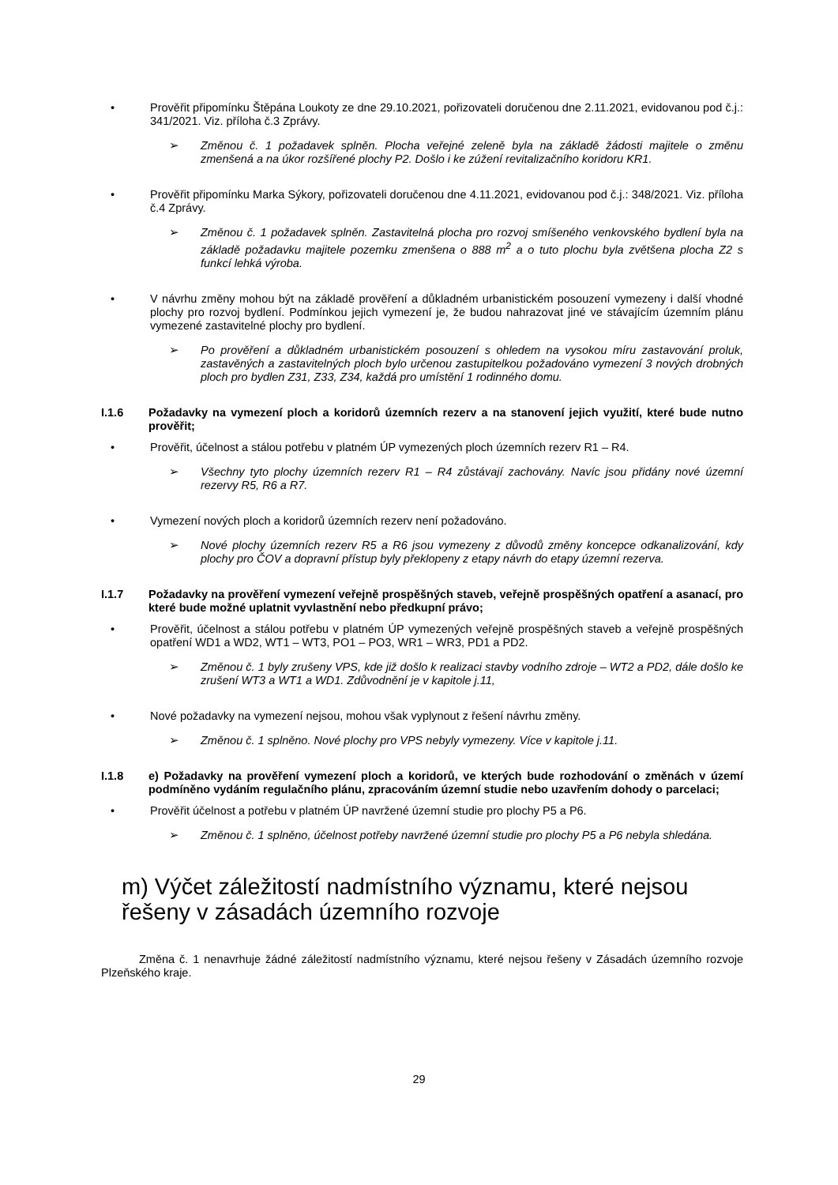• Prověřit připomínku Štěpána Loukoty ze dne 29.10.2021, pořizovateli doručenou dne 2.11.2021, evidovanou pod č.j.: 341/2021. Viz. příloha č.3 Zprávy.
➢ Změnou č. 1 požadavek splněn. Plocha veřejné zeleně byla na základě žádosti majitele o změnu zmenšená a na úkor rozšířené plochy P2. Došlo i ke zúžení revitalizačního koridoru KR1.
• Prověřit připomínku Marka Sýkory, pořizovateli doručenou dne 4.11.2021, evidovanou pod č.j.: 348/2021. Viz. příloha č.4 Zprávy.
➢ Změnou č. 1 požadavek splněn. Zastavitelná plocha pro rozvoj smíšeného venkovského bydlení byla na základě požadavku majitele pozemku zmenšena o 888 m<sup>2</sup> a o tuto plochu byla zvětšena plocha Z2 s funkcí lehká výroba.
• V návrhu změny mohou být na základě prověření a důkladném urbanistickém posouzení vymezeny i další vhodné plochy pro rozvoj bydlení. Podmínkou jejich vymezení je, že budou nahrazovat jiné ve stávajícím územním plánu vymezené zastavitelné plochy pro bydlení.
➢ Po prověření a důkladném urbanistickém posouzení s ohledem na vysokou míru zastavování proluk, zastavěných a zastavitelných ploch bylo určenou zastupitelkou požadováno vymezení 3 nových drobných ploch pro bydlen Z31, Z33, Z34, každá pro umístění 1 rodinného domu.
I.1.6 Požadavky na vymezení ploch a koridorů územních rezerv a na stanovení jejich využití, které bude nutno prověřit;
• Prověřit, účelnost a stálou potřebu v platném ÚP vymezených ploch územních rezerv R1 – R4.
➢ Všechny tyto plochy územních rezerv R1 – R4 zůstávají zachovány. Navíc jsou přidány nové územní rezervy R5, R6 a R7.
• Vymezení nových ploch a koridorů územních rezerv není požadováno.
➢ Nové plochy územních rezerv R5 a R6 jsou vymezeny z důvodů změny koncepce odkanalizování, kdy plochy pro ČOV a dopravní přístup byly překlopeny z etapy návrh do etapy územní rezerva.
I.1.7 Požadavky na prověření vymezení veřejně prospěšných staveb, veřejně prospěšných opatření a asanací, pro které bude možné uplatnit vyvlastnění nebo předkupní právo;
• Prověřit, účelnost a stálou potřebu v platném ÚP vymezených veřejně prospěšných staveb a veřejně prospěšných opatření WD1 a WD2, WT1 – WT3, PO1 – PO3, WR1 – WR3, PD1 a PD2.
➢ Změnou č. 1 byly zrušeny VPS, kde již došlo k realizaci stavby vodního zdroje – WT2 a PD2, dále došlo ke zrušení WT3 a WT1 a WD1. Zdůvodnění je v kapitole j.11,
• Nové požadavky na vymezení nejsou, mohou však vyplynout z řešení návrhu změny.
➢ Změnou č. 1 splněno. Nové plochy pro VPS nebyly vymezeny. Více v kapitole j.11.
I.1.8 e) Požadavky na prověření vymezení ploch a koridorů, ve kterých bude rozhodování o změnách v území podmíněno vydáním regulačního plánu, zpracováním územní studie nebo uzavřením dohody o parcelaci;
• Prověřit účelnost a potřebu v platném ÚP navržené územní studie pro plochy P5 a P6.
➢ Změnou č. 1 splněno, účelnost potřeby navržené územní studie pro plochy P5 a P6 nebyla shledána.
m) Výčet záležitostí nadmístního významu, které nejsou řešeny v zásadách územního rozvoje
Změna č. 1 nenavrhuje žádné záležitostí nadmístního významu, které nejsou řešeny v Zásadách územního rozvoje Plzeňského kraje.
29